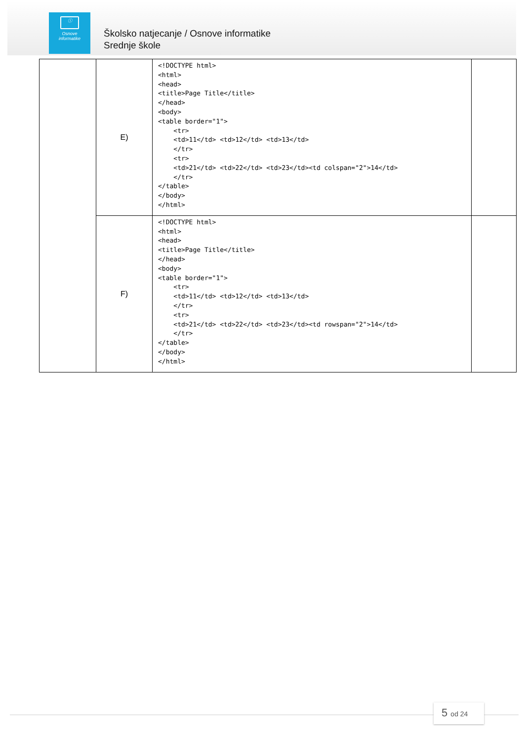ⓘ
Osnove
informatike
Školsko natjecanje / Osnove informatike
Srednje škole
| | E) | <!DOCTYPE html> <html> <head> <title>Page Title</title> </head> <body> <table border="1"> <tr> <td>11</td> <td>12</td> <td>13</td> </tr> <tr> <td>21</td> <td>22</td> <td>23</td><td colspan="2">14</td> </tr> </table> </body> </html> | |
| | F) | <!DOCTYPE html> <html> <head> <title>Page Title</title> </head> <body> <table border="1"> <tr> <td>11</td> <td>12</td> <td>13</td> </tr> <tr> <td>21</td> <td>22</td> <td>23</td><td rowspan="2">14</td> </tr> </table> </body> </html> | |
5 od 24